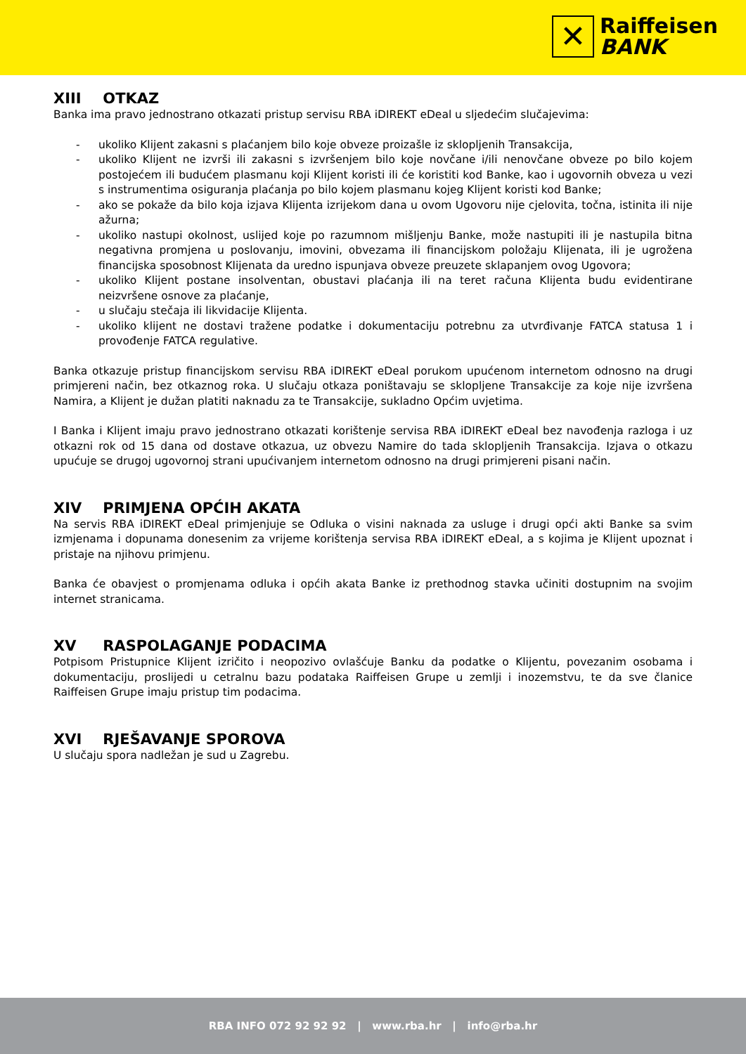✕
Raiffeisen
BANK
XIII OTKAZ
Banka ima pravo jednostrano otkazati pristup servisu RBA iDIREKT eDeal u sljedećim slučajevima:
- ukoliko Klijent zakasni s plaćanjem bilo koje obveze proizašle iz sklopljenih Transakcija,
- ukoliko Klijent ne izvrši ili zakasni s izvršenjem bilo koje novčane i/ili nenovčane obveze po bilo kojem postojećem ili budućem plasmanu koji Klijent koristi ili će koristiti kod Banke, kao i ugovornih obveza u vezi s instrumentima osiguranja plaćanja po bilo kojem plasmanu kojeg Klijent koristi kod Banke;
- ako se pokaže da bilo koja izjava Klijenta izrijekom dana u ovom Ugovoru nije cjelovita, točna, istinita ili nije ažurna;
- ukoliko nastupi okolnost, uslijed koje po razumnom mišljenju Banke, može nastupiti ili je nastupila bitna negativna promjena u poslovanju, imovini, obvezama ili financijskom položaju Klijenata, ili je ugrožena financijska sposobnost Klijenata da uredno ispunjava obveze preuzete sklapanjem ovog Ugovora;
- ukoliko Klijent postane insolventan, obustavi plaćanja ili na teret računa Klijenta budu evidentirane neizvršene osnove za plaćanje,
- u slučaju stečaja ili likvidacije Klijenta.
- ukoliko klijent ne dostavi tražene podatke i dokumentaciju potrebnu za utvrđivanje FATCA statusa 1 i provođenje FATCA regulative.
Banka otkazuje pristup financijskom servisu RBA iDIREKT eDeal porukom upućenom internetom odnosno na drugi primjereni način, bez otkaznog roka. U slučaju otkaza poništavaju se sklopljene Transakcije za koje nije izvršena Namira, a Klijent je dužan platiti naknadu za te Transakcije, sukladno Općim uvjetima.
I Banka i Klijent imaju pravo jednostrano otkazati korištenje servisa RBA iDIREKT eDeal bez navođenja razloga i uz otkazni rok od 15 dana od dostave otkazua, uz obvezu Namire do tada sklopljenih Transakcija. Izjava o otkazu upućuje se drugoj ugovornoj strani upućivanjem internetom odnosno na drugi primjereni pisani način.
XIV PRIMJENA OPĆIH AKATA
Na servis RBA iDIREKT eDeal primjenjuje se Odluka o visini naknada za usluge i drugi opći akti Banke sa svim izmjenama i dopunama donesenim za vrijeme korištenja servisa RBA iDIREKT eDeal, a s kojima je Klijent upoznat i pristaje na njihovu primjenu.
Banka će obavjest o promjenama odluka i općih akata Banke iz prethodnog stavka učiniti dostupnim na svojim internet stranicama.
XV RASPOLAGANJE PODACIMA
Potpisom Pristupnice Klijent izričito i neopozivo ovlašćuje Banku da podatke o Klijentu, povezanim osobama i dokumentaciju, proslijedi u cetralnu bazu podataka Raiffeisen Grupe u zemlji i inozemstvu, te da sve članice Raiffeisen Grupe imaju pristup tim podacima.
XVI RJEŠAVANJE SPOROVA
U slučaju spora nadležan je sud u Zagrebu.
RBA INFO 072 92 92 92 | www.rba.hr | info@rba.hr